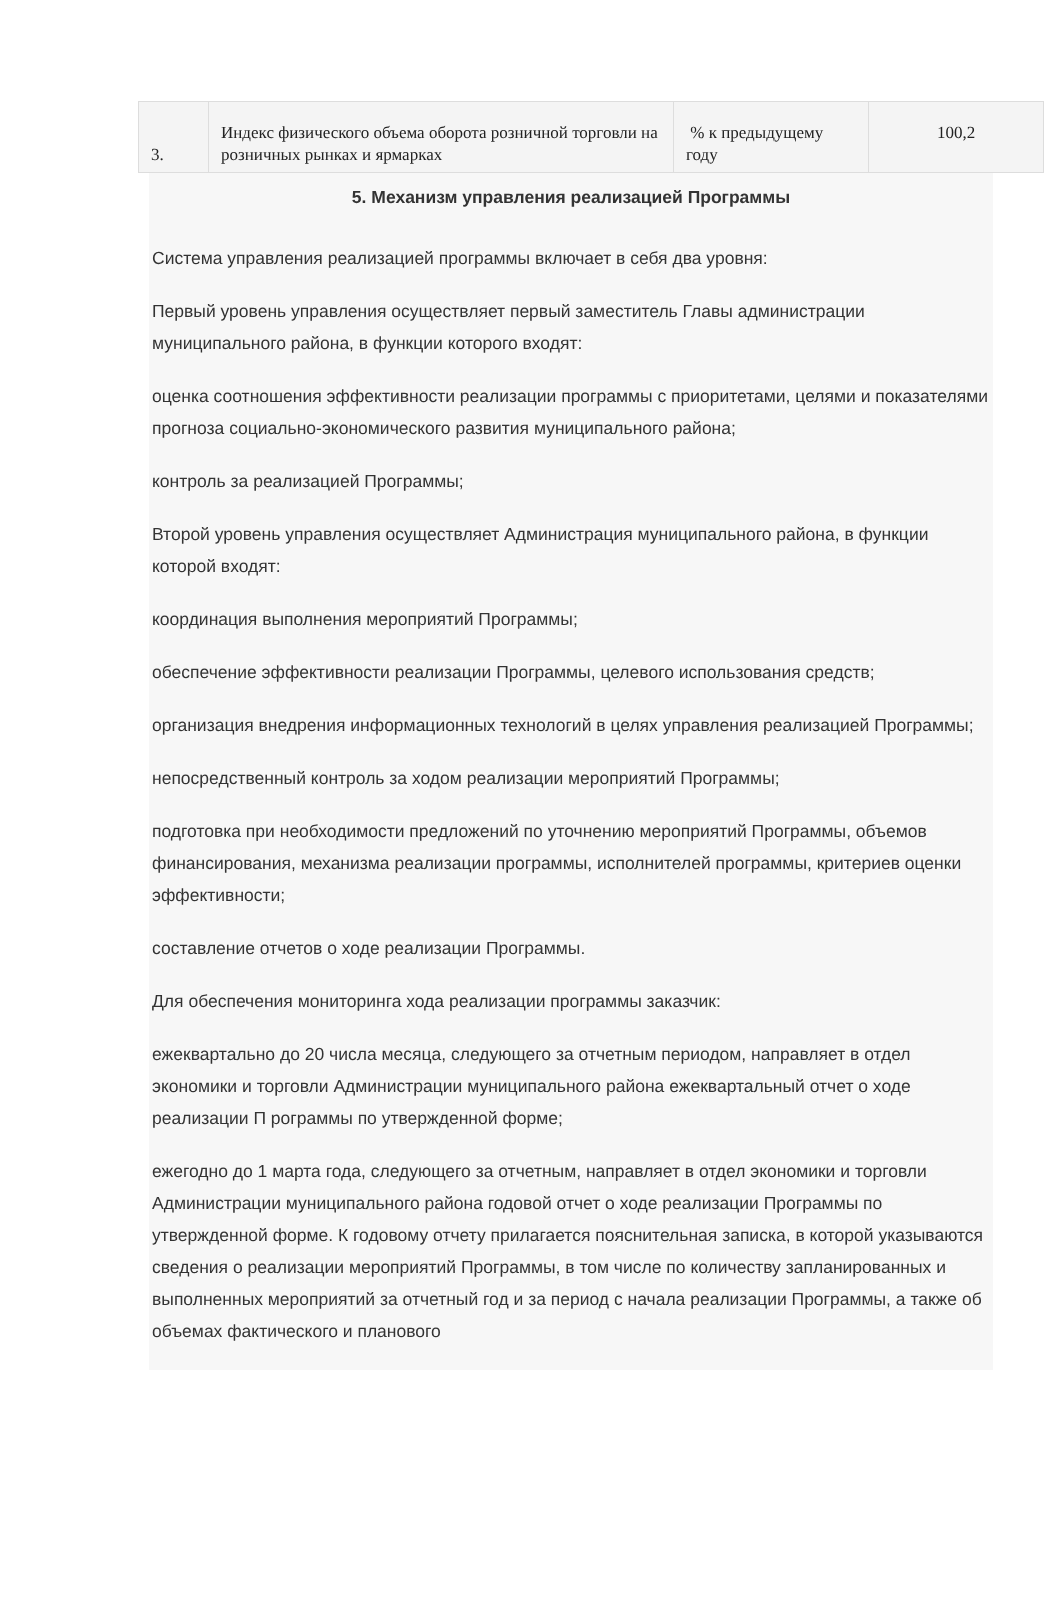| 3. | Индекс физического объема оборота розничной торговли на розничных рынках и ярмарках | % к предыдущему году | 100,2 |
5. Механизм управления реализацией Программы
Система управления реализацией программы включает в себя два уровня:
Первый уровень управления осуществляет первый заместитель Главы администрации муниципального района, в функции которого входят:
оценка соотношения эффективности реализации программы с приоритетами, целями и показателями прогноза социально-экономического развития муниципального района;
контроль за реализацией Программы;
Второй уровень управления осуществляет Администрация муниципального района, в функции которой входят:
координация выполнения мероприятий Программы;
обеспечение эффективности реализации Программы, целевого использования средств;
организация внедрения информационных технологий в целях управления реализацией Программы;
непосредственный контроль за ходом реализации мероприятий Программы;
подготовка при необходимости предложений по уточнению мероприятий Программы, объемов финансирования, механизма реализации программы, исполнителей программы, критериев оценки эффективности;
составление отчетов о ходе реализации Программы.
Для обеспечения мониторинга хода реализации программы заказчик:
ежеквартально до 20 числа месяца, следующего за отчетным периодом, направляет в отдел экономики и торговли Администрации муниципального района ежеквартальный отчет о ходе реализации П рограммы по утвержденной форме;
ежегодно до 1 марта года, следующего за отчетным, направляет в отдел экономики и торговли Администрации муниципального района годовой отчет о ходе реализации Программы по утвержденной форме. К годовому отчету прилагается пояснительная записка, в которой указываются сведения о реализации мероприятий Программы, в том числе по количеству запланированных и выполненных мероприятий за отчетный год и за период с начала реализации Программы, а также об объемах фактического и планового